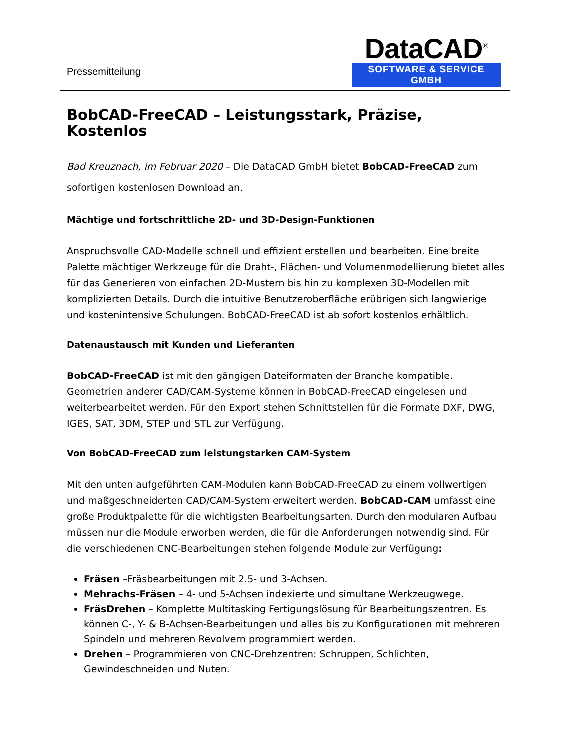Pressemitteilung
DataCAD<sup>®</sup>
SOFTWARE & SERVICE GMBH
BobCAD-FreeCAD – Leistungsstark, Präzise, Kostenlos
Bad Kreuznach, im Februar 2020 – Die DataCAD GmbH bietet BobCAD-FreeCAD zum sofortigen kostenlosen Download an.
Mächtige und fortschrittliche 2D- und 3D-Design-Funktionen
Anspruchsvolle CAD-Modelle schnell und effizient erstellen und bearbeiten. Eine breite Palette mächtiger Werkzeuge für die Draht-, Flächen- und Volumenmodellierung bietet alles für das Generieren von einfachen 2D-Mustern bis hin zu komplexen 3D-Modellen mit komplizierten Details. Durch die intuitive Benutzeroberfläche erübrigen sich langwierige und kostenintensive Schulungen. BobCAD-FreeCAD ist ab sofort kostenlos erhältlich.
Datenaustausch mit Kunden und Lieferanten
BobCAD-FreeCAD ist mit den gängigen Dateiformaten der Branche kompatible. Geometrien anderer CAD/CAM-Systeme können in BobCAD-FreeCAD eingelesen und weiterbearbeitet werden. Für den Export stehen Schnittstellen für die Formate DXF, DWG, IGES, SAT, 3DM, STEP und STL zur Verfügung.
Von BobCAD-FreeCAD zum leistungstarken CAM-System
Mit den unten aufgeführten CAM-Modulen kann BobCAD-FreeCAD zu einem vollwertigen und maßgeschneiderten CAD/CAM-System erweitert werden. BobCAD-CAM umfasst eine große Produktpalette für die wichtigsten Bearbeitungsarten. Durch den modularen Aufbau müssen nur die Module erworben werden, die für die Anforderungen notwendig sind. Für die verschiedenen CNC-Bearbeitungen stehen folgende Module zur Verfügung:
Fräsen –Fräsbearbeitungen mit 2.5- und 3-Achsen.
Mehrachs-Fräsen – 4- und 5-Achsen indexierte und simultane Werkzeugwege.
FräsDrehen – Komplette Multitasking Fertigungslösung für Bearbeitungszentren. Es können C-, Y- & B-Achsen-Bearbeitungen und alles bis zu Konfigurationen mit mehreren Spindeln und mehreren Revolvern programmiert werden.
Drehen – Programmieren von CNC-Drehzentren: Schruppen, Schlichten, Gewindeschneiden und Nuten.